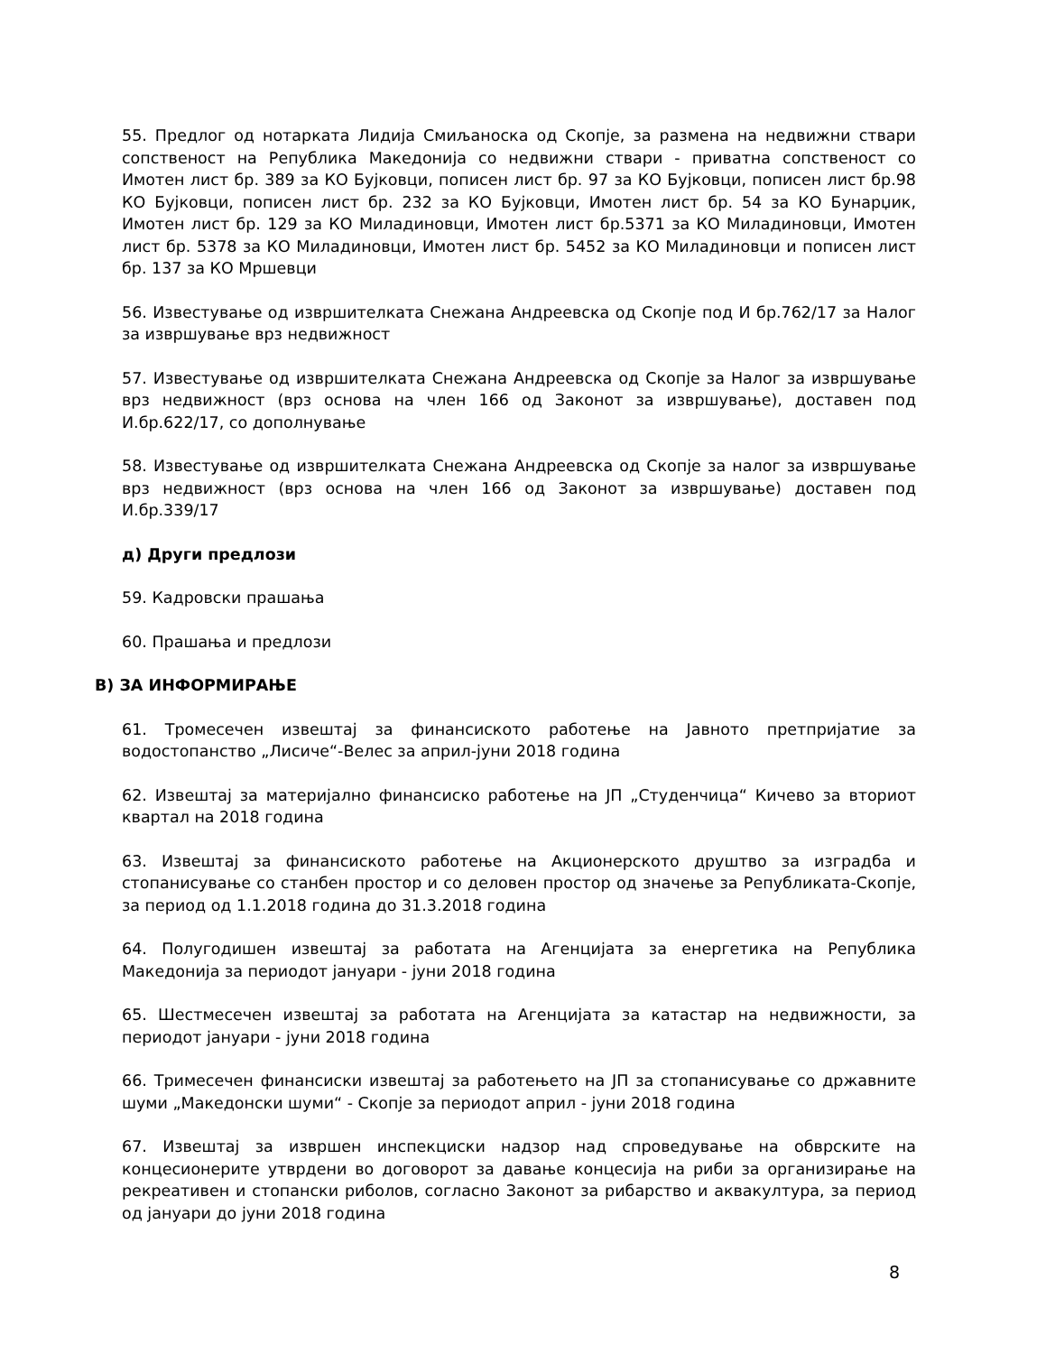55. Предлог од нотарката Лидија Смиљаноска од Скопје, за размена на недвижни ствари сопственост на Република Македонија со недвижни ствари - приватна сопственост со Имотен лист бр. 389 за КО Бујковци, пописен лист бр. 97 за КО Бујковци, пописен лист бр.98 КО Бујковци, пописен лист бр. 232 за КО Бујковци, Имотен лист бр. 54 за КО Бунарџик, Имотен лист бр. 129 за КО Миладиновци, Имотен лист бр.5371 за КО Миладиновци, Имотен лист бр. 5378 за КО Миладиновци, Имотен лист бр. 5452 за КО Миладиновци и пописен лист бр. 137 за КО Мршевци
56. Известување од извршителката Снежана Андреевска од Скопје под И бр.762/17 за Налог за извршување врз недвижност
57. Известување од извршителката Снежана Андреевска од Скопје за Налог за извршување врз недвижност (врз основа на член 166 од Законот за извршување), доставен под И.бр.622/17, со дополнување
58. Известување од извршителката Снежана Андреевска од Скопје за налог за извршување врз недвижност (врз основа на член 166 од Законот за извршување) доставен под И.бр.339/17
д) Други предлози
59. Кадровски прашања
60. Прашања и предлози
В) ЗА ИНФОРМИРАЊЕ
61. Тромесечен извештај за финансиското работење на Јавното претпријатие за водостопанство „Лисиче“-Велес за април-јуни 2018 година
62. Извештај за материјално финансиско работење на ЈП „Студенчица“ Кичево за вториот квартал на 2018 година
63. Извештај за финансиското работење на Акционерското друштво за изградба и стопанисување со станбен простор и со деловен простор од значење за Републиката-Скопје, за период од 1.1.2018 година до 31.3.2018 година
64. Полугодишен извештај за работата на Агенцијата за енергетика на Република Македонија за периодот јануари - јуни 2018 година
65. Шестмесечен извештај за работата на Агенцијата за катастар на недвижности, за периодот јануари - јуни 2018 година
66. Тримесечен финансиски извештај за работењето на ЈП за стопанисување со државните шуми „Македонски шуми“ - Скопје за периодот април - јуни 2018 година
67. Извештај за извршен инспекциски надзор над спроведување на обврските на концесионерите утврдени во договорот за давање концесија на риби за организирање на рекреативен и стопански риболов, согласно Законот за рибарство и аквакултура, за период од јануари до јуни 2018 година
8